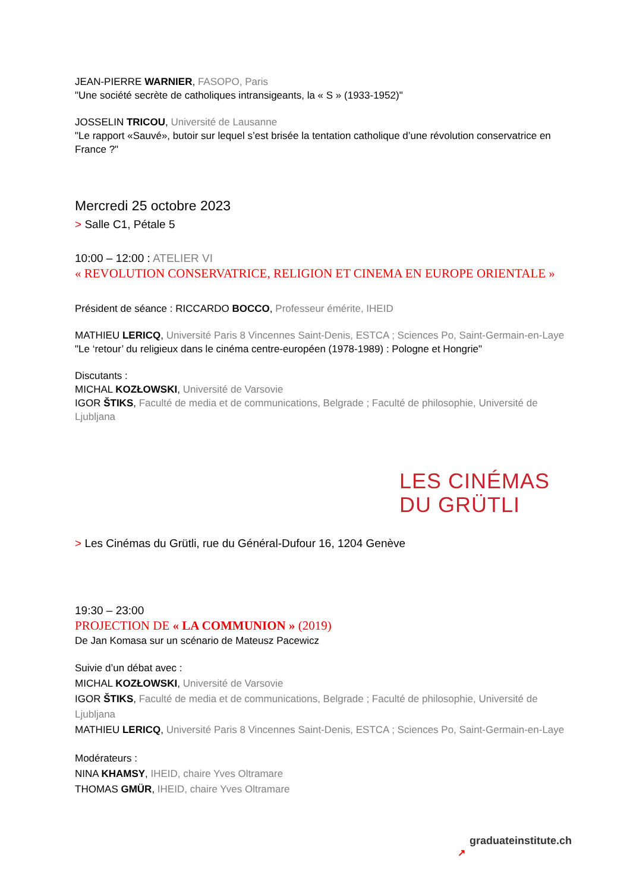JEAN-PIERRE WARNIER, FASOPO, Paris
"Une société secrète de catholiques intransigeants, la « S » (1933-1952)"
JOSSELIN TRICOU, Université de Lausanne
"Le rapport «Sauvé», butoir sur lequel s’est brisée la tentation catholique d’une révolution conservatrice en France ?"
Mercredi 25 octobre 2023
> Salle C1, Pétale 5
10:00 – 12:00 : ATELIER VI
« REVOLUTION CONSERVATRICE, RELIGION ET CINEMA EN EUROPE ORIENTALE »
Président de séance : RICCARDO BOCCO, Professeur émérite, IHEID
MATHIEU LERICQ, Université Paris 8 Vincennes Saint-Denis, ESTCA ; Sciences Po, Saint-Germain-en-Laye
"Le ‘retour’ du religieux dans le cinéma centre-européen (1978-1989) : Pologne et Hongrie"
Discutants :
MICHAL KOZŁOWSKI, Université de Varsovie
IGOR ŠTIKS, Faculté de media et de communications, Belgrade ; Faculté de philosophie, Université de Ljubljana
LES CINÉMAS
DU GRÜTLI
> Les Cinémas du Grütli, rue du Général-Dufour 16, 1204 Genève
19:30 – 23:00
PROJECTION DE « LA COMMUNION » (2019)
De Jan Komasa sur un scénario de Mateusz Pacewicz
Suivie d’un débat avec :
MICHAL KOZŁOWSKI, Université de Varsovie
IGOR ŠTIKS, Faculté de media et de communications, Belgrade ; Faculté de philosophie, Université de Ljubljana
MATHIEU LERICQ, Université Paris 8 Vincennes Saint-Denis, ESTCA ; Sciences Po, Saint-Germain-en-Laye
Modérateurs :
NINA KHAMSY, IHEID, chaire Yves Oltramare
THOMAS GMÜR, IHEID, chaire Yves Oltramare
graduateinstitute.ch
↗